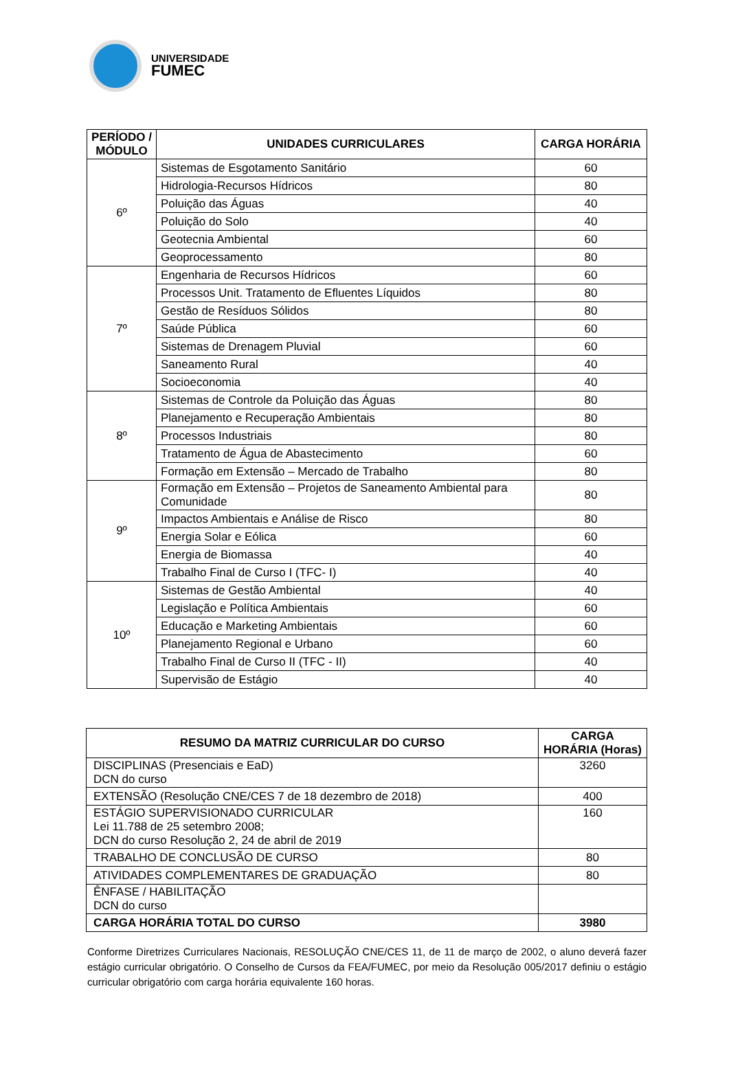UNIVERSIDADE
FUMEC
| PERÍODO / MÓDULO | UNIDADES CURRICULARES | CARGA HORÁRIA |
| --- | --- | --- |
| 6º | Sistemas de Esgotamento Sanitário | 60 |
| | Hidrologia-Recursos Hídricos | 80 |
| | Poluição das Águas | 40 |
| | Poluição do Solo | 40 |
| | Geotecnia Ambiental | 60 |
| | Geoprocessamento | 80 |
| 7º | Engenharia de Recursos Hídricos | 60 |
| | Processos Unit. Tratamento de Efluentes Líquidos | 80 |
| | Gestão de Resíduos Sólidos | 80 |
| | Saúde Pública | 60 |
| | Sistemas de Drenagem Pluvial | 60 |
| | Saneamento Rural | 40 |
| | Socioeconomia | 40 |
| 8º | Sistemas de Controle da Poluição das Águas | 80 |
| | Planejamento e Recuperação Ambientais | 80 |
| | Processos Industriais | 80 |
| | Tratamento de Água de Abastecimento | 60 |
| | Formação em Extensão – Mercado de Trabalho | 80 |
| 9º | Formação em Extensão – Projetos de Saneamento Ambiental para Comunidade | 80 |
| | Impactos Ambientais e Análise de Risco | 80 |
| | Energia Solar e Eólica | 60 |
| | Energia de Biomassa | 40 |
| | Trabalho Final de Curso I (TFC- I) | 40 |
| 10º | Sistemas de Gestão Ambiental | 40 |
| | Legislação e Política Ambientais | 60 |
| | Educação e Marketing Ambientais | 60 |
| | Planejamento Regional e Urbano | 60 |
| | Trabalho Final de Curso II (TFC - II) | 40 |
| | Supervisão de Estágio | 40 |
| RESUMO DA MATRIZ CURRICULAR DO CURSO | CARGA HORÁRIA (Horas) |
| --- | --- |
| DISCIPLINAS (Presenciais e EaD) DCN do curso | 3260 |
| EXTENSÃO (Resolução CNE/CES 7 de 18 dezembro de 2018) | 400 |
| ESTÁGIO SUPERVISIONADO CURRICULAR Lei 11.788 de 25 setembro 2008; DCN do curso Resolução 2, 24 de abril de 2019 | 160 |
| TRABALHO DE CONCLUSÃO DE CURSO | 80 |
| ATIVIDADES COMPLEMENTARES DE GRADUAÇÃO | 80 |
| ÊNFASE / HABILITAÇÃO DCN do curso | |
| CARGA HORÁRIA TOTAL DO CURSO | 3980 |
Conforme Diretrizes Curriculares Nacionais, RESOLUÇÃO CNE/CES 11, de 11 de março de 2002, o aluno deverá fazer estágio curricular obrigatório. O Conselho de Cursos da FEA/FUMEC, por meio da Resolução 005/2017 definiu o estágio curricular obrigatório com carga horária equivalente 160 horas.